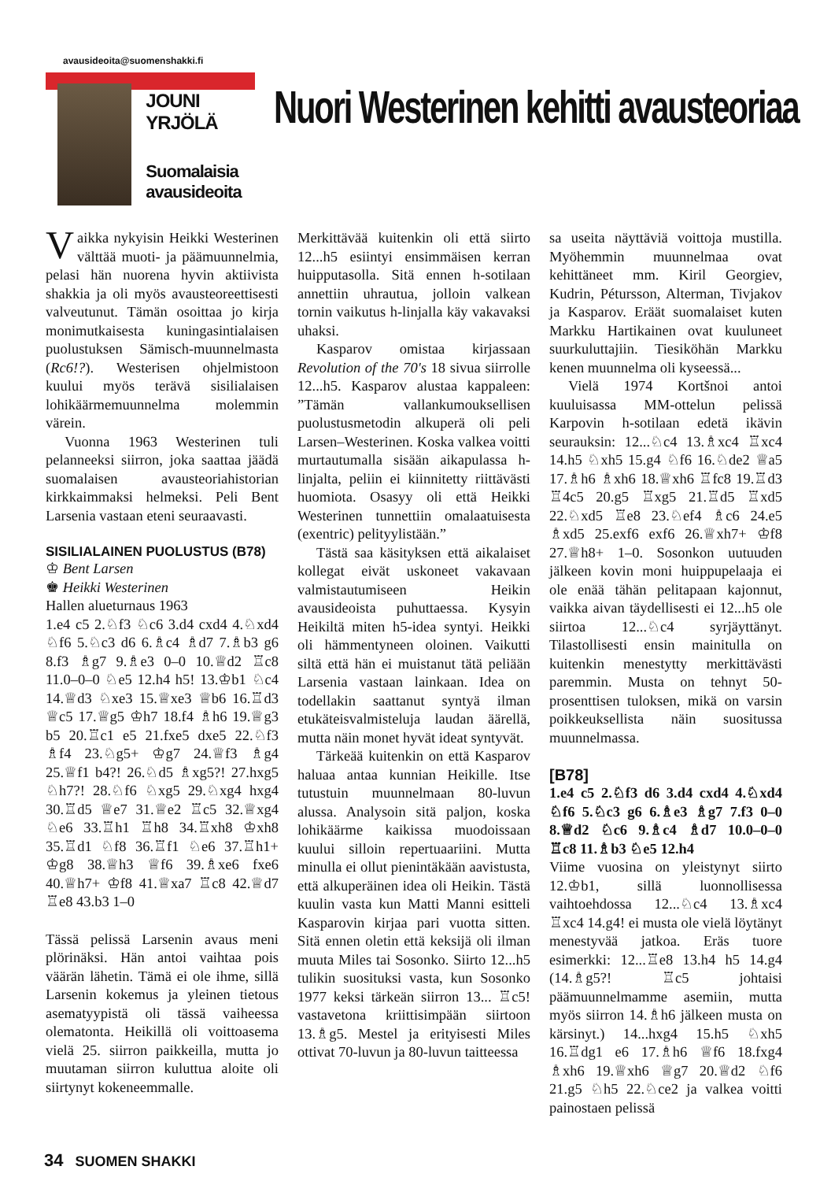avausideoita@suomenshakki.fi
JOUNI YRJÖLÄ
Suomalaisia
avausideoita
Nuori Westerinen kehitti avausteoriaa
Vaikka nykyisin Heikki Westerinen välttää muoti- ja päämuunnelmia, pelasi hän nuorena hyvin aktiivista shakkia ja oli myös avausteoreettisesti valveutunut. Tämän osoittaa jo kirja monimutkaisesta kuningasintialaisen puolustuksen Sämisch-muunnelmasta (Rc6!?). Westerisen ohjelmistoon kuului myös terävä sisilialaisen lohikäärmemuunnelma molemmin värein.
Vuonna 1963 Westerinen tuli pelanneeksi siirron, joka saattaa jäädä suomalaisen avausteoriahistorian kirkkaimmaksi helmeksi. Peli Bent Larsenia vastaan eteni seuraavasti.
SISILIALAINEN PUOLUSTUS (B78)
♔ Bent Larsen
♚ Heikki Westerinen
Hallen alueturnaus 1963
1.e4 c5 2.♘f3 ♘c6 3.d4 cxd4 4.♘xd4 ♘f6 5.♘c3 d6 6.♗c4 ♗d7 7.♗b3 g6 8.f3 ♗g7 9.♗e3 0–0 10.♕d2 ♖c8 11.0–0–0 ♘e5 12.h4 h5! 13.♔b1 ♘c4 14.♕d3 ♘xe3 15.♕xe3 ♕b6 16.♖d3 ♕c5 17.♕g5 ♔h7 18.f4 ♗h6 19.♕g3 b5 20.♖c1 e5 21.fxe5 dxe5 22.♘f3 ♗f4 23.♘g5+ ♔g7 24.♕f3 ♗g4 25.♕f1 b4?! 26.♘d5 ♗xg5?! 27.hxg5 ♘h7?! 28.♘f6 ♘xg5 29.♘xg4 hxg4 30.♖d5 ♕e7 31.♕e2 ♖c5 32.♕xg4 ♘e6 33.♖h1 ♖h8 34.♖xh8 ♔xh8 35.♖d1 ♘f8 36.♖f1 ♘e6 37.♖h1+ ♔g8 38.♕h3 ♕f6 39.♗xe6 fxe6 40.♕h7+ ♔f8 41.♕xa7 ♖c8 42.♕d7 ♖e8 43.b3 1–0
Tässä pelissä Larsenin avaus meni plörinäksi. Hän antoi vaihtaa pois väärän lähetin. Tämä ei ole ihme, sillä Larsenin kokemus ja yleinen tietous asematyypistä oli tässä vaiheessa olematonta. Heikillä oli voittoasema vielä 25. siirron paikkeilla, mutta jo muutaman siirron kuluttua aloite oli siirtynyt kokeneemmalle.
Merkittävää kuitenkin oli että siirto 12...h5 esiintyi ensimmäisen kerran huipputasolla. Sitä ennen h-sotilaan annettiin uhrautua, jolloin valkean tornin vaikutus h-linjalla käy vakavaksi uhaksi.
Kasparov omistaa kirjassaan Revolution of the 70's 18 sivua siirrolle 12...h5. Kasparov alustaa kappaleen: ”Tämän vallankumouksellisen puolustusmetodin alkuperä oli peli Larsen–Westerinen. Koska valkea voitti murtautumalla sisään aikapulassa h-linjalta, peliin ei kiinnitetty riittävästi huomiota. Osasyy oli että Heikki Westerinen tunnettiin omalaatuisesta (exentric) pelityylistään.”
Tästä saa käsityksen että aikalaiset kollegat eivät uskoneet vakavaan valmistautumiseen Heikin avausideoista puhuttaessa. Kysyin Heikiltä miten h5-idea syntyi. Heikki oli hämmentyneen oloinen. Vaikutti siltä että hän ei muistanut tätä peliään Larsenia vastaan lainkaan. Idea on todellakin saattanut syntyä ilman etukäteisvalmisteluja laudan äärellä, mutta näin monet hyvät ideat syntyvät.
Tärkeää kuitenkin on että Kasparov haluaa antaa kunnian Heikille. Itse tutustuin muunnelmaan 80-luvun alussa. Analysoin sitä paljon, koska lohikäärme kaikissa muodoissaan kuului silloin repertuaariini. Mutta minulla ei ollut pienintäkään aavistusta, että alkuperäinen idea oli Heikin. Tästä kuulin vasta kun Matti Manni esitteli Kasparovin kirjaa pari vuotta sitten. Sitä ennen oletin että keksijä oli ilman muuta Miles tai Sosonko. Siirto 12...h5 tulikin suosituksi vasta, kun Sosonko 1977 keksi tärkeän siirron 13... ♖c5! vastavetona kriittisimpään siirtoon 13.♗g5. Mestel ja erityisesti Miles ottivat 70-luvun ja 80-luvun taitteessa
sa useita näyttäviä voittoja mustilla. Myöhemmin muunnelmaa ovat kehittäneet mm. Kiril Georgiev, Kudrin, Pétursson, Alterman, Tivjakov ja Kasparov. Eräät suomalaiset kuten Markku Hartikainen ovat kuuluneet suurkuluttajiin. Tiesiköhän Markku kenen muunnelma oli kyseessä...
Vielä 1974 Kortšnoi antoi kuuluisassa MM-ottelun pelissä Karpovin h-sotilaan edetä ikävin seurauksin: 12...♘c4 13.♗xc4 ♖xc4 14.h5 ♘xh5 15.g4 ♘f6 16.♘de2 ♕a5 17.♗h6 ♗xh6 18.♕xh6 ♖fc8 19.♖d3 ♖4c5 20.g5 ♖xg5 21.♖d5 ♖xd5 22.♘xd5 ♖e8 23.♘ef4 ♗c6 24.e5 ♗xd5 25.exf6 exf6 26.♕xh7+ ♔f8 27.♕h8+ 1–0. Sosonkon uutuuden jälkeen kovin moni huippupelaaja ei ole enää tähän pelitapaan kajonnut, vaikka aivan täydellisesti ei 12...h5 ole siirtoa 12...♘c4 syrjäyttänyt. Tilastollisesti ensin mainitulla on kuitenkin menestytty merkittävästi paremmin. Musta on tehnyt 50-prosenttisen tuloksen, mikä on varsin poikkeuksellista näin suositussa muunnelmassa.
[B78]
1.e4 c5 2.♘f3 d6 3.d4 cxd4 4.♘xd4 ♘f6 5.♘c3 g6 6.♗e3 ♗g7 7.f3 0–0 8.♕d2 ♘c6 9.♗c4 ♗d7 10.0–0–0 ♖c8 11.♗b3 ♘e5 12.h4
Viime vuosina on yleistynyt siirto 12.♔b1, sillä luonnollisessa vaihtoehdossa 12...♘c4 13.♗xc4 ♖xc4 14.g4! ei musta ole vielä löytänyt menestyvää jatkoa. Eräs tuore esimerkki: 12...♖e8 13.h4 h5 14.g4 (14.♗g5?! ♖c5 johtaisi päämuunnelmamme asemiin, mutta myös siirron 14.♗h6 jälkeen musta on kärsinyt.) 14...hxg4 15.h5 ♘xh5 16.♖dg1 e6 17.♗h6 ♕f6 18.fxg4 ♗xh6 19.♕xh6 ♕g7 20.♕d2 ♘f6 21.g5 ♘h5 22.♘ce2 ja valkea voitti painostaen pelissä
34 SUOMEN SHAKKI